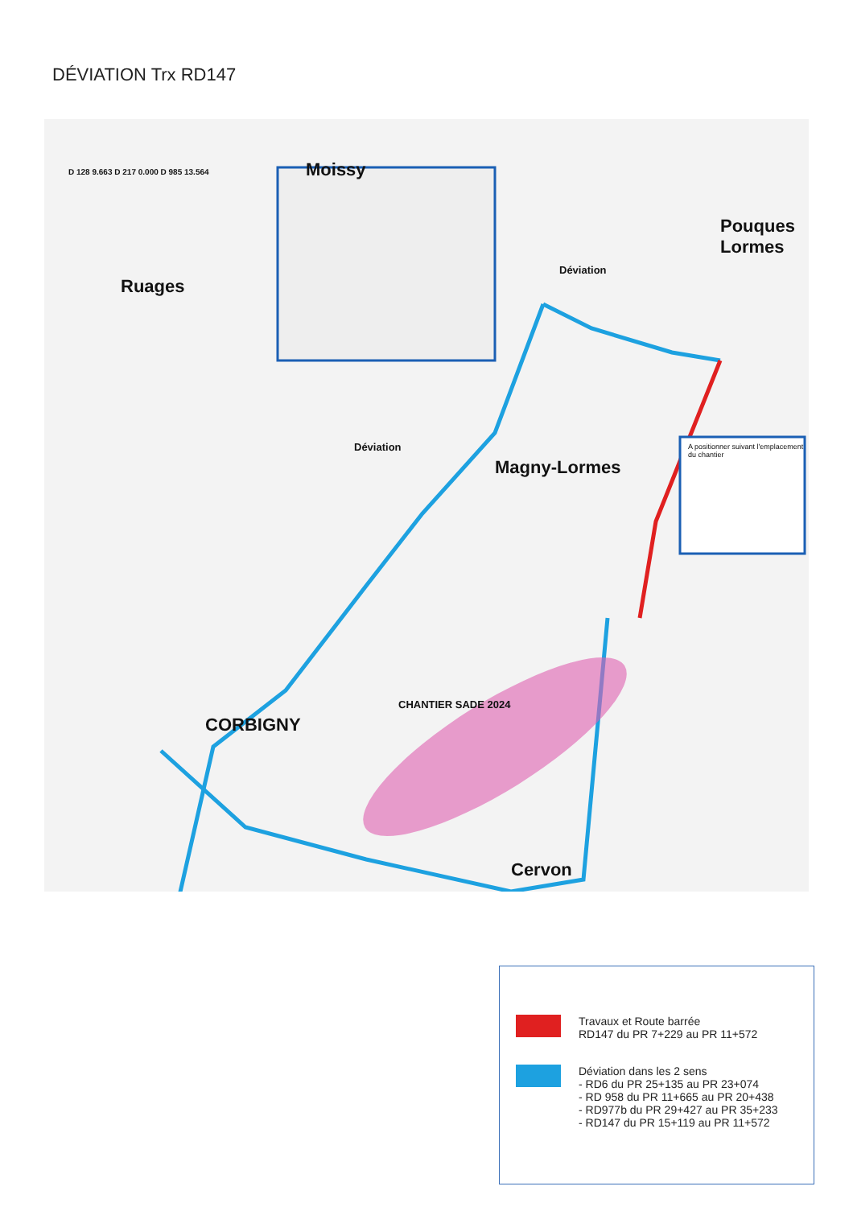DÉVIATION Trx RD147
Moissy
Ruages
Pouques Lormes
Magny-Lormes
CORBIGNY
Cervon
CHANTIER SADE 2024
A positionner suivant l'emplacement du chantier
D 128 9.663 D 217 0.000 D 985 13.564
Déviation
Déviation
Travaux et Route barrée
RD147 du PR 7+229 au PR 11+572
Déviation dans les 2 sens
- RD6 du PR 25+135 au PR 23+074
- RD 958 du PR 11+665 au PR 20+438
- RD977b du PR 29+427 au PR 35+233
- RD147 du PR 15+119 au PR 11+572